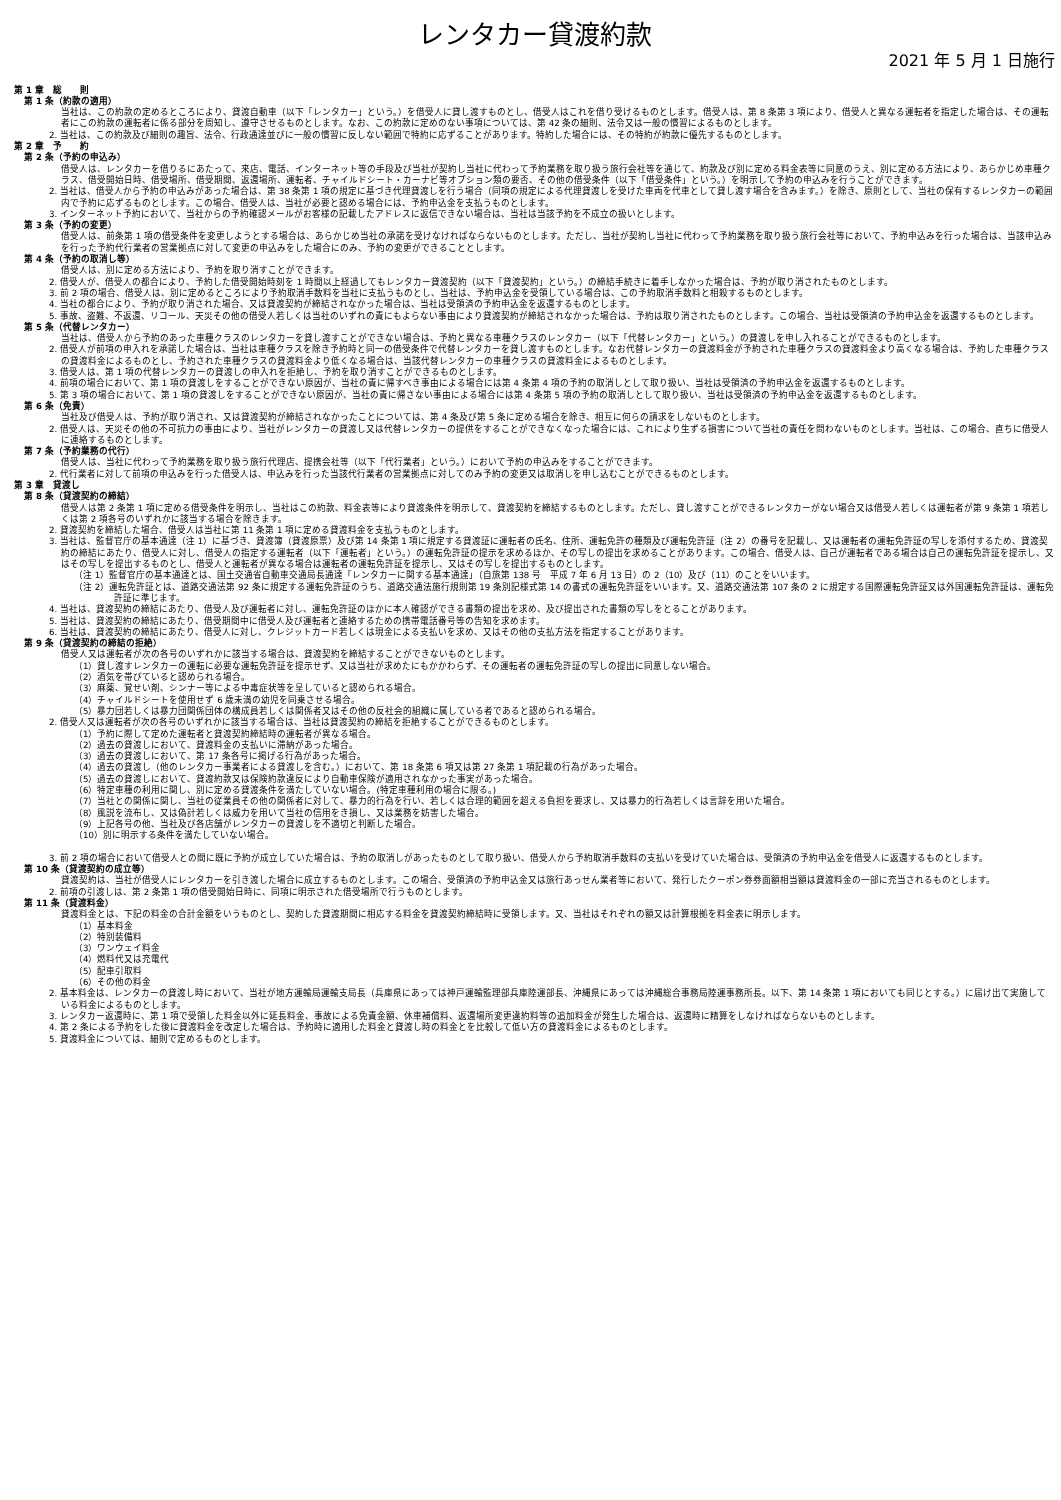レンタカー貸渡約款
2021 年 5 月 1 日施行
第 1 章　総　　則
第 1 条（約款の適用）
当社は、この約款の定めるところにより、貸渡自動車（以下「レンタカー」という。）を借受人に貸し渡すものとし、借受人はこれを借り受けるものとします。借受人は、第 8 条第 3 項により、借受人と異なる運転者を指定した場合は、その運転者にこの約款の運転者に係る部分を周知し、遵守させるものとします。なお、この約款に定めのない事項については、第 42 条の細則、法令又は一般の慣習によるものとします。
2. 当社は、この約款及び細則の趣旨、法令、行政通達並びに一般の慣習に反しない範囲で特約に応ずることがあります。特約した場合には、その特約が約款に優先するものとします。
第 2 章　予　　約
第 2 条（予約の申込み）
借受人は、レンタカーを借りるにあたって、来店、電話、インターネット等の手段及び当社が契約し当社に代わって予約業務を取り扱う旅行会社等を通じて、約款及び別に定める料金表等に同意のうえ、別に定める方法により、あらかじめ車種クラス、借受開始日時、借受場所、借受期間、返還場所、運転者、チャイルドシート・カーナビ等オプション類の要否、その他の借受条件（以下「借受条件」という。）を明示して予約の申込みを行うことができます。
2. 当社は、借受人から予約の申込みがあった場合は、第 38 条第 1 項の規定に基づき代理貸渡しを行う場合（同項の規定による代理貸渡しを受けた車両を代車として貸し渡す場合を含みます。）を除き、原則として、当社の保有するレンタカーの範囲内で予約に応ずるものとします。この場合、借受人は、当社が必要と認める場合には、予約申込金を支払うものとします。
3. インターネット予約において、当社からの予約確認メールがお客様の記載したアドレスに返信できない場合は、当社は当該予約を不成立の扱いとします。
第 3 条（予約の変更）
借受人は、前条第 1 項の借受条件を変更しようとする場合は、あらかじめ当社の承諾を受けなければならないものとします。ただし、当社が契約し当社に代わって予約業務を取り扱う旅行会社等において、予約申込みを行った場合は、当該申込みを行った予約代行業者の営業拠点に対して変更の申込みをした場合にのみ、予約の変更ができることとします。
第 4 条（予約の取消し等）
借受人は、別に定める方法により、予約を取り消すことができます。
2. 借受人が、借受人の都合により、予約した借受開始時刻を 1 時間以上経過してもレンタカー貸渡契約（以下「貸渡契約」という。）の締結手続きに着手しなかった場合は、予約が取り消されたものとします。
3. 前 2 項の場合、借受人は、別に定めるところにより予約取消手数料を当社に支払うものとし、当社は、予約申込金を受領している場合は、この予約取消手数料と相殺するものとします。
4. 当社の都合により、予約が取り消された場合、又は貸渡契約が締結されなかった場合は、当社は受領済の予約申込金を返還するものとします。
5. 事故、盗難、不返還、リコール、天災その他の借受人若しくは当社のいずれの責にもよらない事由により貸渡契約が締結されなかった場合は、予約は取り消されたものとします。この場合、当社は受領済の予約申込金を返還するものとします。
第 5 条（代替レンタカー）
当社は、借受人から予約のあった車種クラスのレンタカーを貸し渡すことができない場合は、予約と異なる車種クラスのレンタカー（以下「代替レンタカー」という。）の貸渡しを申し入れることができるものとします。
2. 借受人が前項の申入れを承諾した場合は、当社は車種クラスを除き予約時と同一の借受条件で代替レンタカーを貸し渡すものとします。なお代替レンタカーの貸渡料金が予約された車種クラスの貸渡料金より高くなる場合は、予約した車種クラスの貸渡料金によるものとし、予約された車種クラスの貸渡料金より低くなる場合は、当該代替レンタカーの車種クラスの貸渡料金によるものとします。
3. 借受人は、第 1 項の代替レンタカーの貸渡しの申入れを拒絶し、予約を取り消すことができるものとします。
4. 前項の場合において、第 1 項の貸渡しをすることができない原因が、当社の責に帰すべき事由による場合には第 4 条第 4 項の予約の取消しとして取り扱い、当社は受領済の予約申込金を返還するものとします。
5. 第 3 項の場合において、第 1 項の貸渡しをすることができない原因が、当社の責に帰さない事由による場合には第 4 条第 5 項の予約の取消しとして取り扱い、当社は受領済の予約申込金を返還するものとします。
第 6 条（免責）
当社及び借受人は、予約が取り消され、又は貸渡契約が締結されなかったことについては、第 4 条及び第 5 条に定める場合を除き、相互に何らの請求をしないものとします。
2. 借受人は、天災その他の不可抗力の事由により、当社がレンタカーの貸渡し又は代替レンタカーの提供をすることができなくなった場合には、これにより生ずる損害について当社の責任を問わないものとします。当社は、この場合、直ちに借受人に連絡するものとします。
第 7 条（予約業務の代行）
借受人は、当社に代わって予約業務を取り扱う旅行代理店、提携会社等（以下「代行業者」という。）において予約の申込みをすることができます。
2. 代行業者に対して前項の申込みを行った借受人は、申込みを行った当該代行業者の営業拠点に対してのみ予約の変更又は取消しを申し込むことができるものとします。
第 3 章　貸渡し
第 8 条（貸渡契約の締結）
借受人は第 2 条第 1 項に定める借受条件を明示し、当社はこの約款、料金表等により貸渡条件を明示して、貸渡契約を締結するものとします。ただし、貸し渡すことができるレンタカーがない場合又は借受人若しくは運転者が第 9 条第 1 項若しくは第 2 項各号のいずれかに該当する場合を除きます。
2. 貸渡契約を締結した場合、借受人は当社に第 11 条第 1 項に定める貸渡料金を支払うものとします。
3. 当社は、監督官庁の基本通達（注 1）に基づき、貸渡簿（貸渡原票）及び第 14 条第 1 項に規定する貸渡証に運転者の氏名、住所、運転免許の種類及び運転免許証（注 2）の番号を記載し、又は運転者の運転免許証の写しを添付するため、貸渡契約の締結にあたり、借受人に対し、借受人の指定する運転者（以下「運転者」という。）の運転免許証の提示を求めるほか、その写しの提出を求めることがあります。この場合、借受人は、自己が運転者である場合は自己の運転免許証を提示し、又はその写しを提出するものとし、借受人と運転者が異なる場合は運転者の運転免許証を提示し、又はその写しを提出するものとします。
（注 1）監督官庁の基本通達とは、国土交通省自動車交通局長通達「レンタカーに関する基本通達」（自旅第 138 号　平成 7 年 6 月 13 日）の 2（10）及び（11）のことをいいます。
（注 2）運転免許証とは、道路交通法第 92 条に規定する運転免許証のうち、道路交通法施行規則第 19 条別記様式第 14 の書式の運転免許証をいいます。又、道路交通法第 107 条の 2 に規定する国際運転免許証又は外国運転免許証は、運転免許証に準じます。
4. 当社は、貸渡契約の締結にあたり、借受人及び運転者に対し、運転免許証のほかに本人確認ができる書類の提出を求め、及び提出された書類の写しをとることがあります。
5. 当社は、貸渡契約の締結にあたり、借受期間中に借受人及び運転者と連絡するための携帯電話番号等の告知を求めます。
6. 当社は、貸渡契約の締結にあたり、借受人に対し、クレジットカード若しくは現金による支払いを求め、又はその他の支払方法を指定することがあります。
第 9 条（貸渡契約の締結の拒絶）
借受人又は運転者が次の各号のいずれかに該当する場合は、貸渡契約を締結することができないものとします。
（1）貸し渡すレンタカーの運転に必要な運転免許証を提示せず、又は当社が求めたにもかかわらず、その運転者の運転免許証の写しの提出に同意しない場合。
（2）酒気を帯びていると認められる場合。
（3）麻薬、覚せい剤、シンナー等による中毒症状等を呈していると認められる場合。
（4）チャイルドシートを使用せず 6 歳未満の幼児を同乗させる場合。
（5）暴力団若しくは暴力団関係団体の構成員若しくは関係者又はその他の反社会的組織に属している者であると認められる場合。
2. 借受人又は運転者が次の各号のいずれかに該当する場合は、当社は貸渡契約の締結を拒絶することができるものとします。
（1）予約に際して定めた運転者と貸渡契約締結時の運転者が異なる場合。
（2）過去の貸渡しにおいて、貸渡料金の支払いに滞納があった場合。
（3）過去の貸渡しにおいて、第 17 条各号に掲げる行為があった場合。
（4）過去の貸渡し（他のレンタカー事業者による貸渡しを含む。）において、第 18 条第 6 項又は第 27 条第 1 項記載の行為があった場合。
（5）過去の貸渡しにおいて、貸渡約款又は保険約款違反により自動車保険が適用されなかった事実があった場合。
（6）特定車種の利用に関し、別に定める貸渡条件を満たしていない場合。(特定車種利用の場合に限る。)
（7）当社との関係に関し、当社の従業員その他の関係者に対して、暴力的行為を行い、若しくは合理的範囲を超える負担を要求し、又は暴力的行為若しくは言辞を用いた場合。
（8）風説を流布し、又は偽計若しくは威力を用いて当社の信用をき損し、又は業務を妨害した場合。
（9）上記各号の他、当社及び各店舗がレンタカーの貸渡しを不適切と判断した場合。
（10）別に明示する条件を満たしていない場合。
3. 前 2 項の場合において借受人との間に既に予約が成立していた場合は、予約の取消しがあったものとして取り扱い、借受人から予約取消手数料の支払いを受けていた場合は、受領済の予約申込金を借受人に返還するものとします。
第 10 条（貸渡契約の成立等）
貸渡契約は、当社が借受人にレンタカーを引き渡した場合に成立するものとします。この場合、受領済の予約申込金又は旅行あっせん業者等において、発行したクーポン券券面額相当額は貸渡料金の一部に充当されるものとします。
2. 前項の引渡しは、第 2 条第 1 項の借受開始日時に、同項に明示された借受場所で行うものとします。
第 11 条（貸渡料金）
貸渡料金とは、下記の料金の合計金額をいうものとし、契約した貸渡期間に相応する料金を貸渡契約締結時に受領します。又、当社はそれぞれの額又は計算根拠を料金表に明示します。
（1）基本料金
（2）特別装備料
（3）ワンウェイ料金
（4）燃料代又は充電代
（5）配車引取料
（6）その他の料金
2. 基本料金は、レンタカーの貸渡し時において、当社が地方運輸局運輸支局長（兵庫県にあっては神戸運輸監理部兵庫陸運部長、沖縄県にあっては沖縄総合事務局陸運事務所長。以下、第 14 条第 1 項においても同じとする。）に届け出て実施している料金によるものとします。
3. レンタカー返還時に、第 1 項で受領した料金以外に延長料金、事故による免責金額、休車補償料、返還場所変更違約料等の追加料金が発生した場合は、返還時に精算をしなければならないものとします。
4. 第 2 条による予約をした後に貸渡料金を改定した場合は、予約時に適用した料金と貸渡し時の料金とを比較して低い方の貸渡料金によるものとします。
5. 貸渡料金については、細則で定めるものとします。